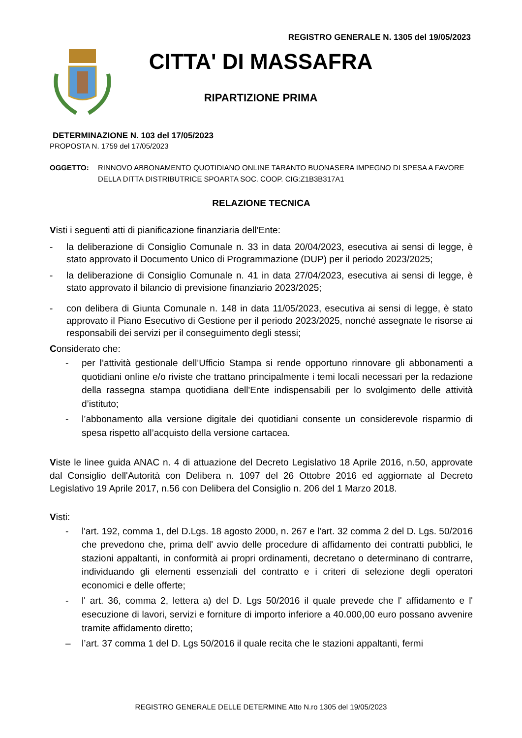REGISTRO GENERALE N. 1305 del 19/05/2023
CITTA' DI MASSAFRA
RIPARTIZIONE PRIMA
DETERMINAZIONE N. 103 del 17/05/2023
PROPOSTA N. 1759 del 17/05/2023
OGGETTO: RINNOVO ABBONAMENTO QUOTIDIANO ONLINE TARANTO BUONASERA IMPEGNO DI SPESA A FAVORE DELLA DITTA DISTRIBUTRICE SPOARTA SOC. COOP. CIG:Z1B3B317A1
RELAZIONE TECNICA
Visti i seguenti atti di pianificazione finanziaria dell’Ente:
- la deliberazione di Consiglio Comunale n. 33 in data 20/04/2023, esecutiva ai sensi di legge, è stato approvato il Documento Unico di Programmazione (DUP) per il periodo 2023/2025;
- la deliberazione di Consiglio Comunale n. 41 in data 27/04/2023, esecutiva ai sensi di legge, è stato approvato il bilancio di previsione finanziario 2023/2025;
- con delibera di Giunta Comunale n. 148 in data 11/05/2023, esecutiva ai sensi di legge, è stato approvato il Piano Esecutivo di Gestione per il periodo 2023/2025, nonché assegnate le risorse ai responsabili dei servizi per il conseguimento degli stessi;
Considerato che:
- per l’attività gestionale dell’Ufficio Stampa si rende opportuno rinnovare gli abbonamenti a quotidiani online e/o riviste che trattano principalmente i temi locali necessari per la redazione della rassegna stampa quotidiana dell'Ente indispensabili per lo svolgimento delle attività d’istituto;
- l’abbonamento alla versione digitale dei quotidiani consente un considerevole risparmio di spesa rispetto all’acquisto della versione cartacea.
Viste le linee guida ANAC n. 4 di attuazione del Decreto Legislativo 18 Aprile 2016, n.50, approvate dal Consiglio dell'Autorità con Delibera n. 1097 del 26 Ottobre 2016 ed aggiornate al Decreto Legislativo 19 Aprile 2017, n.56 con Delibera del Consiglio n. 206 del 1 Marzo 2018.
Visti:
- l'art. 192, comma 1, del D.Lgs. 18 agosto 2000, n. 267 e l'art. 32 comma 2 del D. Lgs. 50/2016 che prevedono che, prima dell' avvio delle procedure di affidamento dei contratti pubblici, le stazioni appaltanti, in conformità ai propri ordinamenti, decretano o determinano di contrarre, individuando gli elementi essenziali del contratto e i criteri di selezione degli operatori economici e delle offerte;
- l' art. 36, comma 2, lettera a) del D. Lgs 50/2016 il quale prevede che l' affidamento e l' esecuzione di lavori, servizi e forniture di importo inferiore a 40.000,00 euro possano avvenire tramite affidamento diretto;
– l’art. 37 comma 1 del D. Lgs 50/2016 il quale recita che le stazioni appaltanti, fermi
REGISTRO GENERALE DELLE DETERMINE Atto N.ro 1305 del 19/05/2023